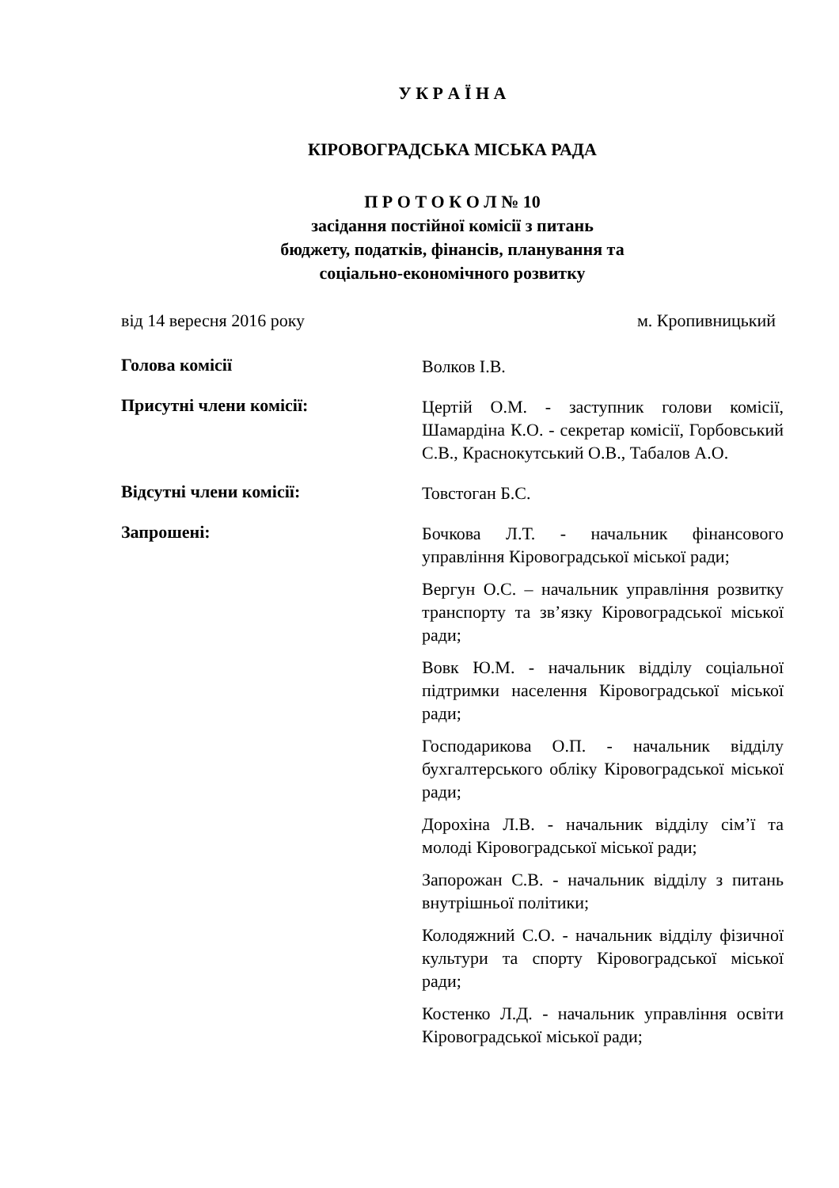У К Р А Ї Н А
КІРОВОГРАДСЬКА МІСЬКА РАДА
П Р О Т О К О Л № 10
засідання постійної комісії з питань
бюджету, податків, фінансів, планування та
соціально-економічного розвитку
від 14 вересня 2016 року м. Кропивницький
Голова комісії
Волков І.В.
Присутні члени комісії:
Цертій О.М. - заступник голови комісії, Шамардіна К.О. - секретар комісії, Горбовський С.В., Краснокутський О.В., Табалов А.О.
Відсутні члени комісії:
Товстоган Б.С.
Запрошені:
Бочкова Л.Т. - начальник фінансового управління Кіровоградської міської ради;
Вергун О.С. – начальник управління розвитку транспорту та зв’язку Кіровоградської міської ради;
Вовк Ю.М. - начальник відділу соціальної підтримки населення Кіровоградської міської ради;
Господарикова О.П. - начальник відділу бухгалтерського обліку Кіровоградської міської ради;
Дорохіна Л.В. - начальник відділу сім’ї та молоді Кіровоградської міської ради;
Запорожан С.В. - начальник відділу з питань внутрішньої політики;
Колодяжний С.О. - начальник відділу фізичної культури та спорту Кіровоградської міської ради;
Костенко Л.Д. - начальник управління освіти Кіровоградської міської ради;